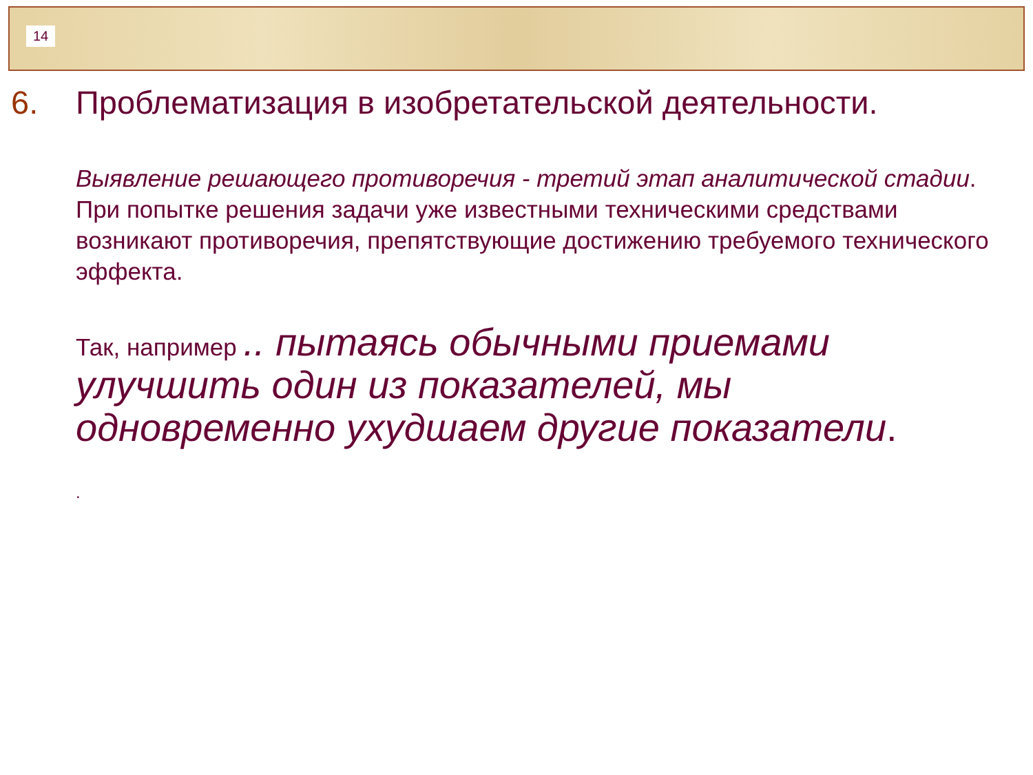14
6. Проблематизация в изобретательской деятельности.
Выявление решающего противоречия - третий этап аналитической стадии. При попытке решения задачи уже известными техническими средствами возникают противоречия, препятствующие достижению требуемого технического эффекта.
Так, например .. пытаясь обычными приемами улучшить один из показателей, мы одновременно ухудшаем другие показатели.
.